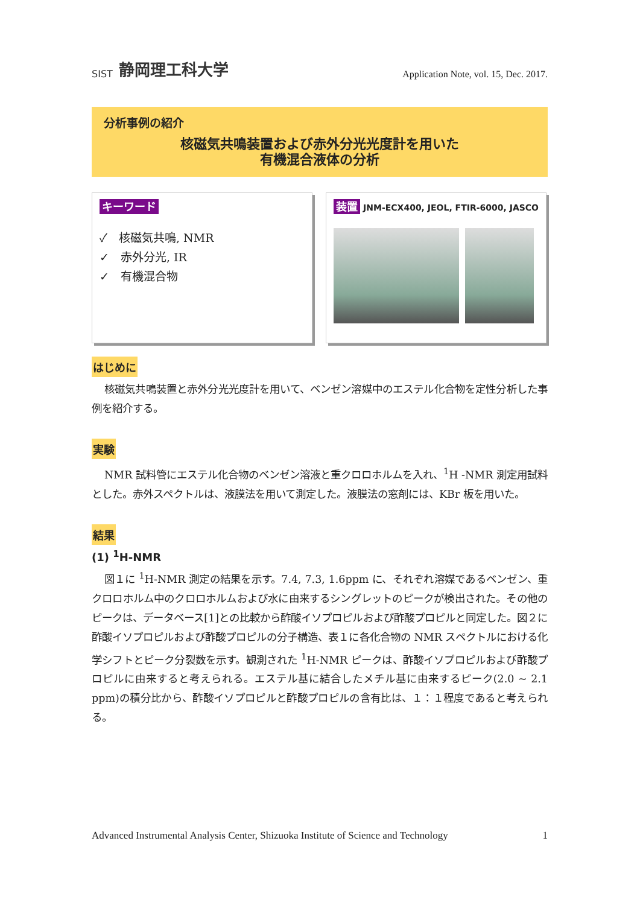SIST 静岡理工科大学
Application Note, vol. 15, Dec. 2017.
分析事例の紹介
核磁気共鳴装置および赤外分光光度計を用いた
有機混合液体の分析
キーワード
✓　核磁気共鳴, NMR
✓　赤外分光, IR
✓　有機混合物
装置 JNM-ECX400, JEOL, FTIR-6000, JASCO
はじめに
核磁気共鳴装置と赤外分光光度計を用いて、ベンゼン溶媒中のエステル化合物を定性分析した事例を紹介する。
実験
NMR 試料管にエステル化合物のベンゼン溶液と重クロロホルムを入れ、<sup>1</sup>H -NMR 測定用試料とした。赤外スペクトルは、液膜法を用いて測定した。液膜法の窓剤には、KBr 板を用いた。
結果
(1) <sup>1</sup>H-NMR
図１に <sup>1</sup>H-NMR 測定の結果を示す。7.4, 7.3, 1.6ppm に、それぞれ溶媒であるベンゼン、重クロロホルム中のクロロホルムおよび水に由来するシングレットのピークが検出された。その他のピークは、データベース[1]との比較から酢酸イソプロピルおよび酢酸プロピルと同定した。図２に酢酸イソプロピルおよび酢酸プロピルの分子構造、表１に各化合物の NMR スペクトルにおける化学シフトとピーク分裂数を示す。観測された <sup>1</sup>H-NMR ピークは、酢酸イソプロピルおよび酢酸プロピルに由来すると考えられる。エステル基に結合したメチル基に由来するピーク(2.0 ~ 2.1 ppm)の積分比から、酢酸イソプロピルと酢酸プロピルの含有比は、１：１程度であると考えられる。
Advanced Instrumental Analysis Center, Shizuoka Institute of Science and Technology 1